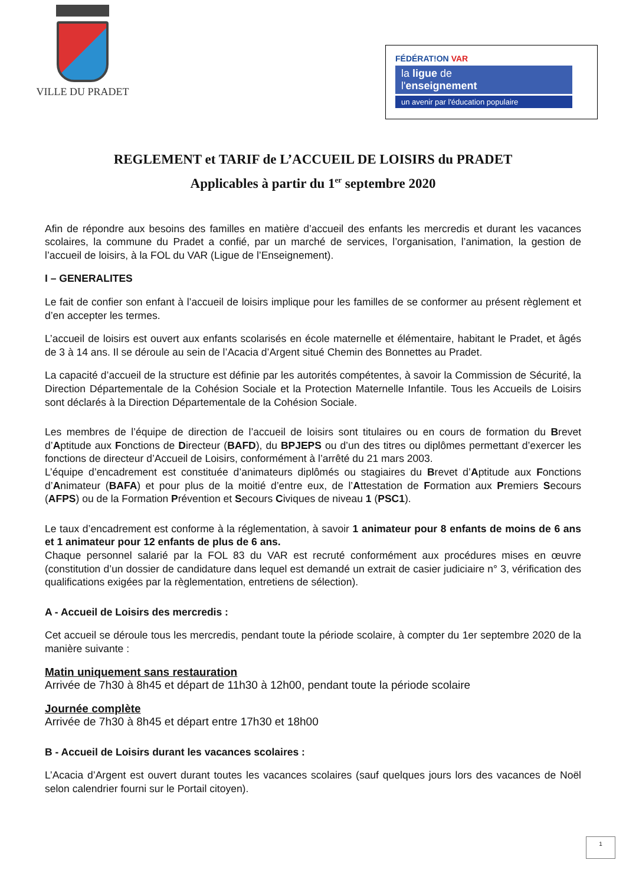VILLE DU PRADET
FÉDÉRAT!ON VAR
la ligue de
l'enseignement
un avenir par l'éducation populaire
REGLEMENT et TARIF de L’ACCUEIL DE LOISIRS du PRADET
Applicables à partir du 1<sup>er</sup> septembre 2020
Afin de répondre aux besoins des familles en matière d’accueil des enfants les mercredis et durant les vacances scolaires, la commune du Pradet a confié, par un marché de services, l’organisation, l’animation, la gestion de l’accueil de loisirs, à la FOL du VAR (Ligue de l’Enseignement).
I – GENERALITES
Le fait de confier son enfant à l’accueil de loisirs implique pour les familles de se conformer au présent règlement et d’en accepter les termes.
L’accueil de loisirs est ouvert aux enfants scolarisés en école maternelle et élémentaire, habitant le Pradet, et âgés de 3 à 14 ans. Il se déroule au sein de l’Acacia d’Argent situé Chemin des Bonnettes au Pradet.
La capacité d’accueil de la structure est définie par les autorités compétentes, à savoir la Commission de Sécurité, la Direction Départementale de la Cohésion Sociale et la Protection Maternelle Infantile. Tous les Accueils de Loisirs sont déclarés à la Direction Départementale de la Cohésion Sociale.
Les membres de l’équipe de direction de l’accueil de loisirs sont titulaires ou en cours de formation du Brevet d’Aptitude aux Fonctions de Directeur (BAFD), du BPJEPS ou d’un des titres ou diplômes permettant d’exercer les fonctions de directeur d’Accueil de Loisirs, conformément à l’arrêté du 21 mars 2003.
L’équipe d’encadrement est constituée d’animateurs diplômés ou stagiaires du Brevet d’Aptitude aux Fonctions d’Animateur (BAFA) et pour plus de la moitié d’entre eux, de l’Attestation de Formation aux Premiers Secours (AFPS) ou de la Formation Prévention et Secours Civiques de niveau 1 (PSC1).
Le taux d’encadrement est conforme à la réglementation, à savoir 1 animateur pour 8 enfants de moins de 6 ans et 1 animateur pour 12 enfants de plus de 6 ans.
Chaque personnel salarié par la FOL 83 du VAR est recruté conformément aux procédures mises en œuvre (constitution d’un dossier de candidature dans lequel est demandé un extrait de casier judiciaire n° 3, vérification des qualifications exigées par la règlementation, entretiens de sélection).
A - Accueil de Loisirs des mercredis :
Cet accueil se déroule tous les mercredis, pendant toute la période scolaire, à compter du 1er septembre 2020 de la manière suivante :
Matin uniquement sans restauration
Arrivée de 7h30 à 8h45 et départ de 11h30 à 12h00, pendant toute la période scolaire
Journée complète
Arrivée de 7h30 à 8h45 et départ entre 17h30 et 18h00
B - Accueil de Loisirs durant les vacances scolaires :
L’Acacia d’Argent est ouvert durant toutes les vacances scolaires (sauf quelques jours lors des vacances de Noël selon calendrier fourni sur le Portail citoyen).
1